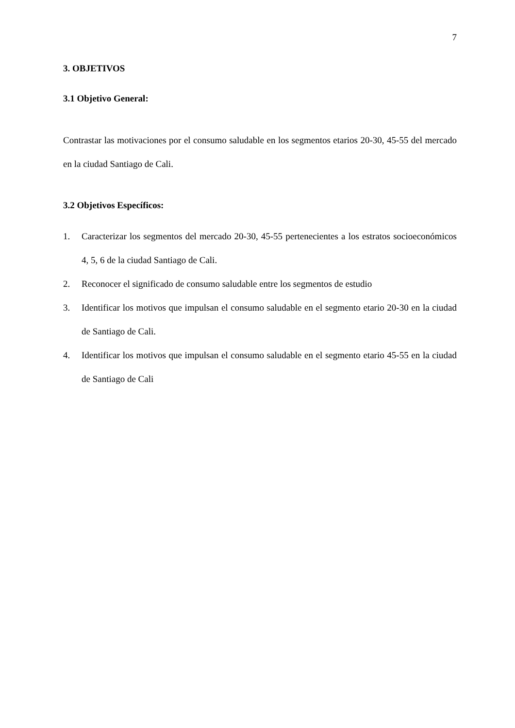7
3. OBJETIVOS
3.1 Objetivo General:
Contrastar las motivaciones por el consumo saludable en los segmentos etarios 20-30, 45-55 del mercado en la ciudad Santiago de Cali.
3.2 Objetivos Específicos:
1. Caracterizar los segmentos del mercado 20-30, 45-55 pertenecientes a los estratos socioeconómicos 4, 5, 6 de la ciudad Santiago de Cali.
2. Reconocer el significado de consumo saludable entre los segmentos de estudio
3. Identificar los motivos que impulsan el consumo saludable en el segmento etario 20-30 en la ciudad de Santiago de Cali.
4. Identificar los motivos que impulsan el consumo saludable en el segmento etario 45-55 en la ciudad de Santiago de Cali